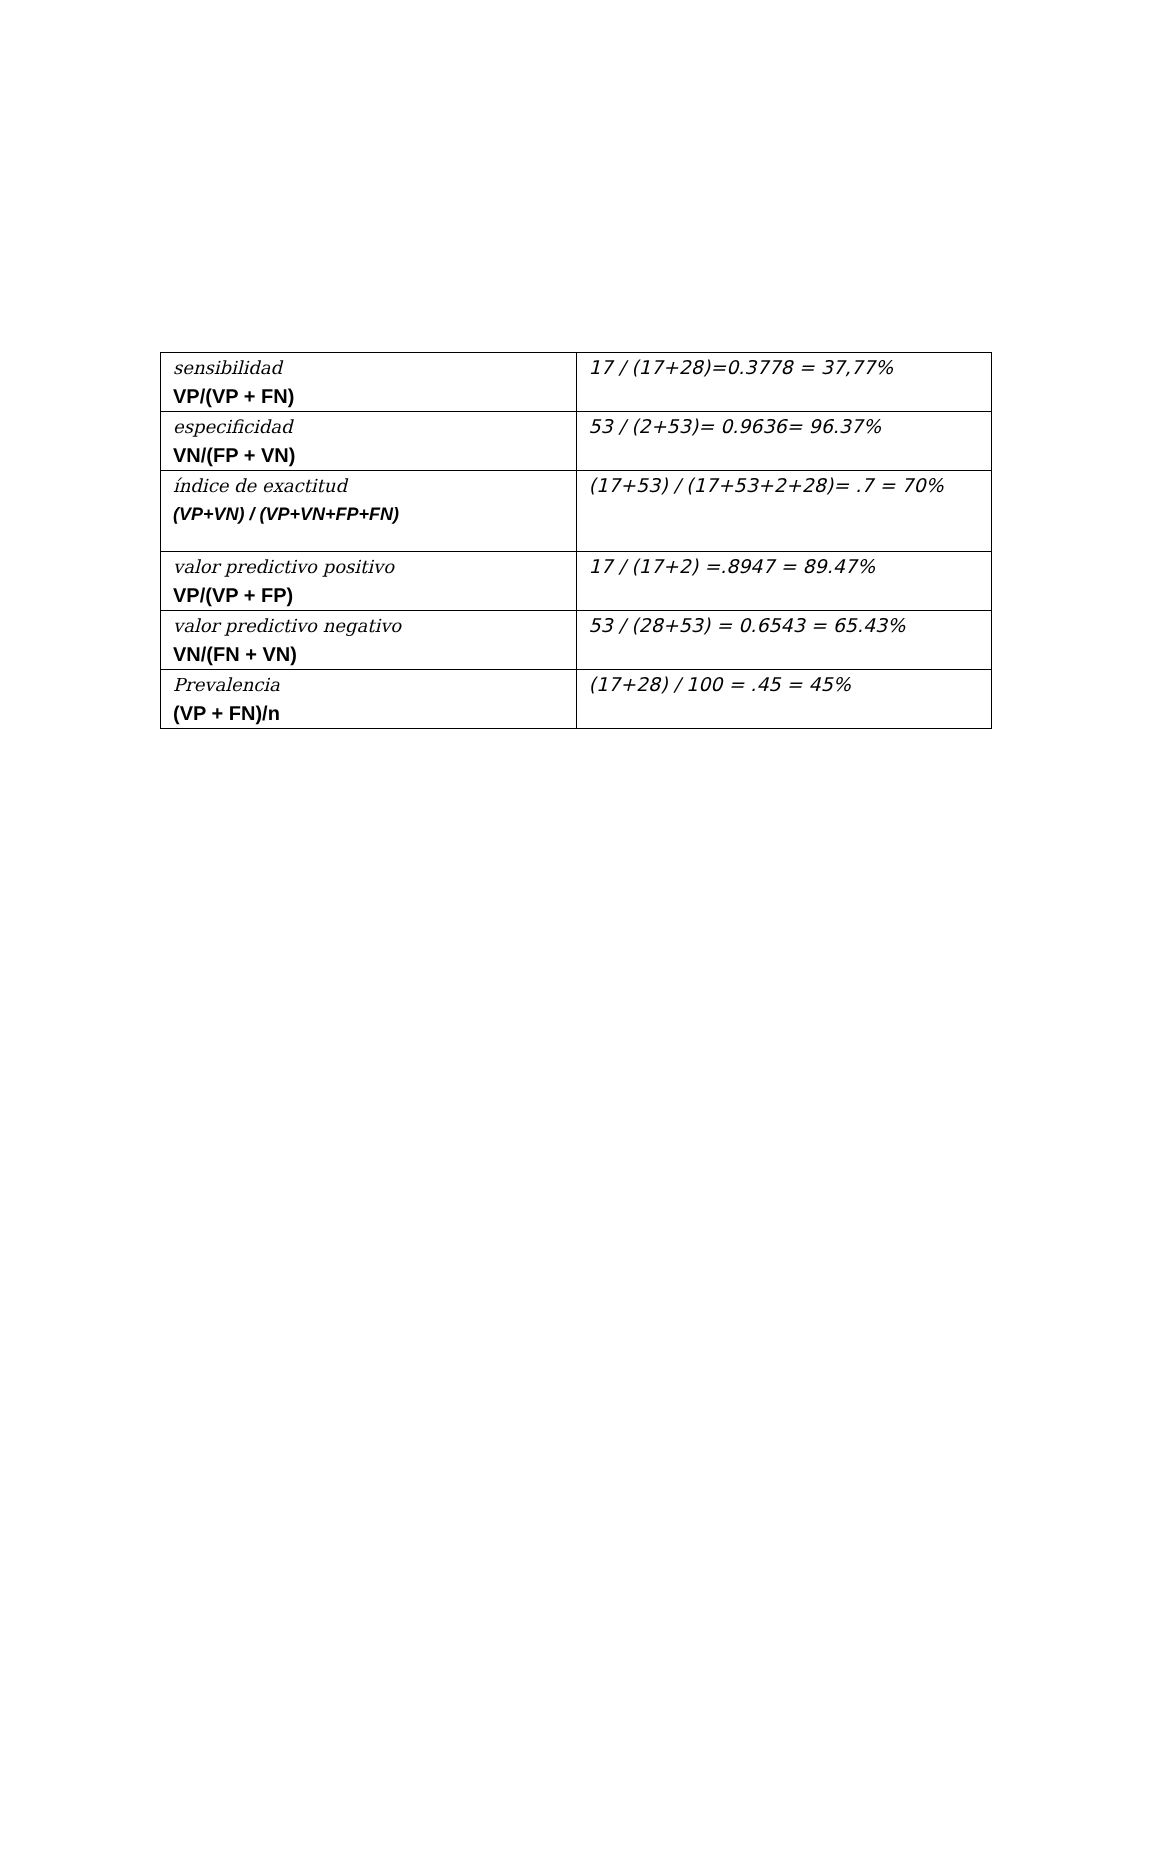| sensibilidad VP/(VP + FN) | 17 / (17+28)=0.3778 = 37,77% |
| especificidad VN/(FP + VN) | 53 / (2+53)= 0.9636= 96.37% |
| índice de exactitud (VP+VN) / (VP+VN+FP+FN) | (17+53) / (17+53+2+28)= .7 = 70% |
| valor predictivo positivo VP/(VP + FP) | 17 / (17+2) =.8947 = 89.47% |
| valor predictivo negativo VN/(FN + VN) | 53 / (28+53) = 0.6543 = 65.43% |
| Prevalencia (VP + FN)/n | (17+28) / 100 = .45 = 45% |